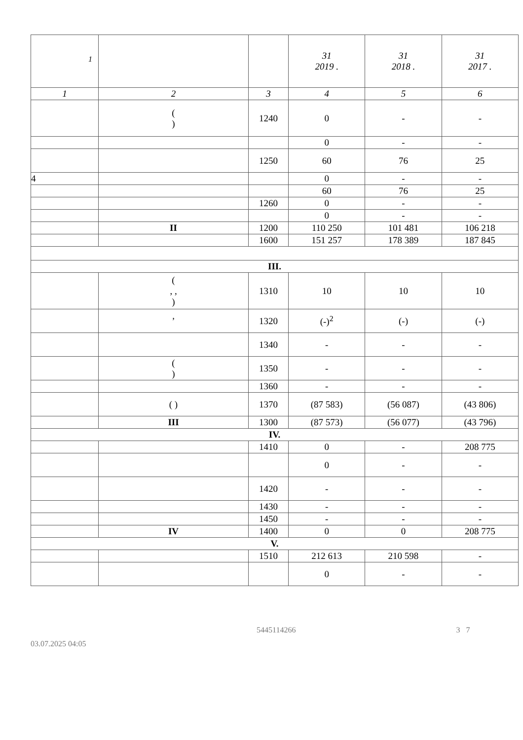| <sup>1</sup> | | | 31 2019 . | 31 2018 . | 31 2017 . |
| --- | --- | --- | --- | --- | --- |
| 1 | 2 | 3 | 4 | 5 | 6 |
| | ( ) | 1240 | 0 | - | - |
| | | | 0 | - | - |
| | | 1250 | 60 | 76 | 25 |
| 4 | | | 0 | - | - |
| | | | 60 | 76 | 25 |
| | | 1260 | 0 | - | - |
| | | | 0 | - | - |
| | II | 1200 | 110 250 | 101 481 | 106 218 |
| | | 1600 | 151 257 | 178 389 | 187 845 |
| III. | | | | | |
| | ( , , ) | 1310 | 10 | 10 | 10 |
| | ’ | 1320 | (-)<sup>2</sup> | (-) | (-) |
| | | 1340 | - | - | - |
| | ( ) | 1350 | - | - | - |
| | | 1360 | - | - | - |
| | ( ) | 1370 | (87 583) | (56 087) | (43 806) |
| | III | 1300 | (87 573) | (56 077) | (43 796) |
| IV. | | | | | |
| | | 1410 | 0 | - | 208 775 |
| | | | 0 | - | - |
| | | 1420 | - | - | - |
| | | 1430 | - | - | - |
| | | 1450 | - | - | - |
| | IV | 1400 | 0 | 0 | 208 775 |
| V. | | | | | |
| | | 1510 | 212 613 | 210 598 | - |
| | | | 0 | - | - |
5445114266 3 7
03.07.2025 04:05